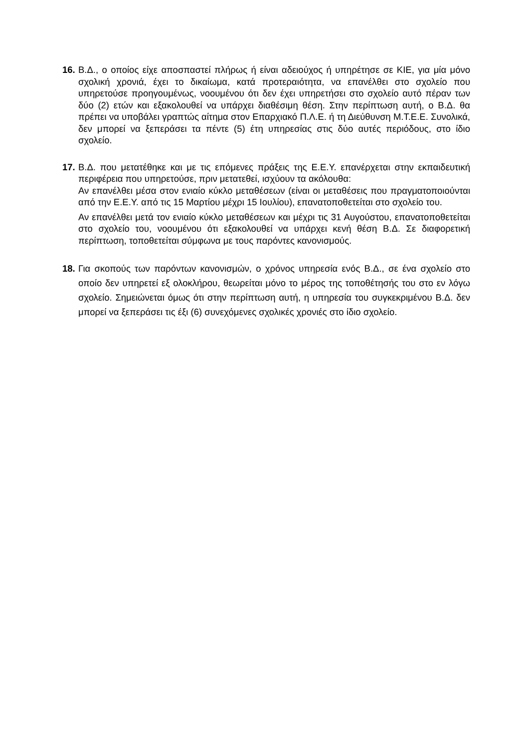16.
Β.Δ., ο οποίος είχε αποσπαστεί πλήρως ή είναι αδειούχος ή υπηρέτησε σε ΚΙΕ, για μία μόνο σχολική χρονιά, έχει το δικαίωμα, κατά προτεραιότητα, να επανέλθει στο σχολείο που υπηρετούσε προηγουμένως, νοουμένου ότι δεν έχει υπηρετήσει στο σχολείο αυτό πέραν των δύο (2) ετών και εξακολουθεί να υπάρχει διαθέσιμη θέση. Στην περίπτωση αυτή, ο Β.Δ. θα πρέπει να υποβάλει γραπτώς αίτημα στον Επαρχιακό Π.Λ.Ε. ή τη Διεύθυνση Μ.Τ.Ε.Ε. Συνολικά, δεν μπορεί να ξεπεράσει τα πέντε (5) έτη υπηρεσίας στις δύο αυτές περιόδους, στο ίδιο σχολείο.
17.
Β.Δ. που μετατέθηκε και με τις επόμενες πράξεις της Ε.Ε.Υ. επανέρχεται στην εκπαιδευτική περιφέρεια που υπηρετούσε, πριν μετατεθεί, ισχύουν τα ακόλουθα:
Αν επανέλθει μέσα στον ενιαίο κύκλο μεταθέσεων (είναι οι μεταθέσεις που πραγματοποιούνται από την Ε.Ε.Υ. από τις 15 Μαρτίου μέχρι 15 Ιουλίου), επανατοποθετείται στο σχολείο του.
Αν επανέλθει μετά τον ενιαίο κύκλο μεταθέσεων και μέχρι τις 31 Αυγούστου, επανατοποθετείται στο σχολείο του, νοουμένου ότι εξακολουθεί να υπάρχει κενή θέση Β.Δ. Σε διαφορετική περίπτωση, τοποθετείται σύμφωνα με τους παρόντες κανονισμούς.
18.
Για σκοπούς των παρόντων κανονισμών, ο χρόνος υπηρεσία ενός Β.Δ., σε ένα σχολείο στο οποίο δεν υπηρετεί εξ ολοκλήρου, θεωρείται μόνο το μέρος της τοποθέτησής του στο εν λόγω σχολείο. Σημειώνεται όμως ότι στην περίπτωση αυτή, η υπηρεσία του συγκεκριμένου Β.Δ. δεν μπορεί να ξεπεράσει τις έξι (6) συνεχόμενες σχολικές χρονιές στο ίδιο σχολείο.